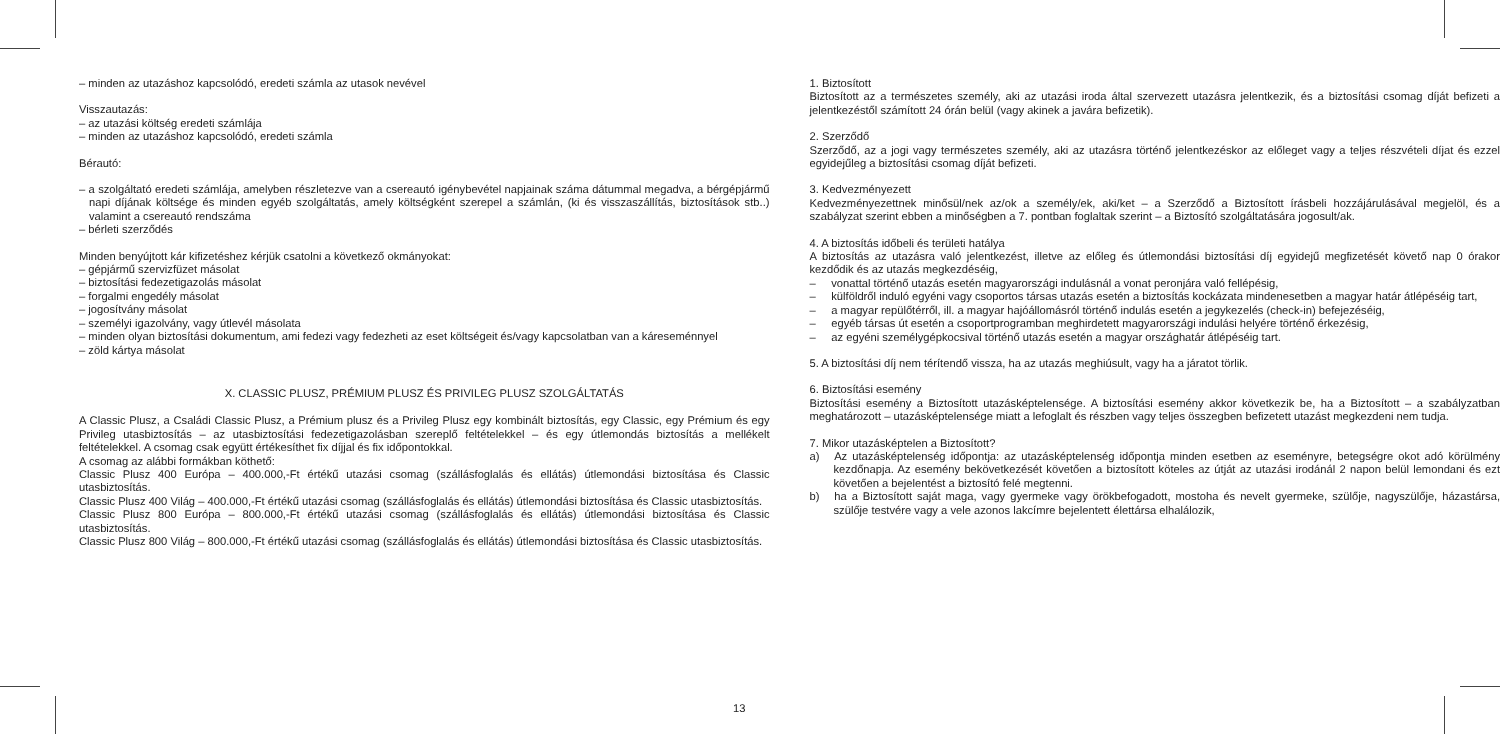– minden az utazáshoz kapcsolódó, eredeti számla az utasok nevével
Visszautazás:
– az utazási költség eredeti számlája
– minden az utazáshoz kapcsolódó, eredeti számla
Bérautó:
– a szolgáltató eredeti számlája, amelyben részletezve van a csereautó igénybevétel napjainak száma dátummal megadva, a bérgépjármű napi díjának költsége és minden egyéb szolgáltatás, amely költségként szerepel a számlán, (ki és visszaszállítás, biztosítások stb..) valamint a csereautó rendszáma
– bérleti szerződés
Minden benyújtott kár kifizetéshez kérjük csatolni a következő okmányokat:
– gépjármű szervizfüzet másolat
– biztosítási fedezetigazolás másolat
– forgalmi engedély másolat
– jogosítvány másolat
– személyi igazolvány, vagy útlevél másolata
– minden olyan biztosítási dokumentum, ami fedezi vagy fedezheti az eset költségeit és/vagy kapcsolatban van a káreseménnyel
– zöld kártya másolat
X. CLASSIC PLUSZ, PRÉMIUM PLUSZ ÉS PRIVILEG PLUSZ SZOLGÁLTATÁS
A Classic Plusz, a Családi Classic Plusz, a Prémium plusz és a Privileg Plusz egy kombinált biztosítás, egy Classic, egy Prémium és egy Privileg utasbiztosítás – az utasbiztosítási fedezetigazolásban szereplő feltételekkel – és egy útlemondás biztosítás a mellékelt feltételekkel. A csomag csak együtt értékesíthet fix díjjal és fix időpontokkal.
A csomag az alábbi formákban köthető:
Classic Plusz 400 Európa – 400.000,-Ft értékű utazási csomag (szállásfoglalás és ellátás) útlemondási biztosítása és Classic utasbiztosítás.
Classic Plusz 400 Világ – 400.000,-Ft értékű utazási csomag (szállásfoglalás és ellátás) útlemondási biztosítása és Classic utasbiztosítás.
Classic Plusz 800 Európa – 800.000,-Ft értékű utazási csomag (szállásfoglalás és ellátás) útlemondási biztosítása és Classic utasbiztosítás.
Classic Plusz 800 Világ – 800.000,-Ft értékű utazási csomag (szállásfoglalás és ellátás) útlemondási biztosítása és Classic utasbiztosítás.
1. Biztosított
Biztosított az a természetes személy, aki az utazási iroda által szervezett utazásra jelentkezik, és a biztosítási csomag díját befizeti a jelentkezéstől számított 24 órán belül (vagy akinek a javára befizetik).
2. Szerződő
Szerződő, az a jogi vagy természetes személy, aki az utazásra történő jelentkezéskor az előleget vagy a teljes részvételi díjat és ezzel egyidejűleg a biztosítási csomag díját befizeti.
3. Kedvezményezett
Kedvezményezettnek minősül/nek az/ok a személy/ek, aki/ket – a Szerződő a Biztosított írásbeli hozzájárulásával megjelöl, és a szabályzat szerint ebben a minőségben a 7. pontban foglaltak szerint – a Biztosító szolgáltatására jogosult/ak.
4. A biztosítás időbeli és területi hatálya
A biztosítás az utazásra való jelentkezést, illetve az előleg és útlemondási biztosítási díj egyidejű megfizetését követő nap 0 órakor kezdődik és az utazás megkezdéséig,
– vonattal történő utazás esetén magyarországi indulásnál a vonat peronjára való fellépésig,
– külföldről induló egyéni vagy csoportos társas utazás esetén a biztosítás kockázata mindenesetben a magyar határ átlépéséig tart,
– a magyar repülőtérről, ill. a magyar hajóállomásról történő indulás esetén a jegykezelés (check-in) befejezéséig,
– egyéb társas út esetén a csoportprogramban meghirdetett magyarországi indulási helyére történő érkezésig,
– az egyéni személygépkocsival történő utazás esetén a magyar országhatár átlépéséig tart.
5. A biztosítási díj nem térítendő vissza, ha az utazás meghiúsult, vagy ha a járatot törlik.
6. Biztosítási esemény
Biztosítási esemény a Biztosított utazásképtelensége. A biztosítási esemény akkor következik be, ha a Biztosított – a szabályzatban meghatározott – utazásképtelensége miatt a lefoglalt és részben vagy teljes összegben befizetett utazást megkezdeni nem tudja.
7. Mikor utazásképtelen a Biztosított?
a) Az utazásképtelenség időpontja: az utazásképtelenség időpontja minden esetben az eseményre, betegségre okot adó körülmény kezdőnapja. Az esemény bekövetkezését követően a biztosított köteles az útját az utazási irodánál 2 napon belül lemondani és ezt követően a bejelentést a biztosító felé megtenni.
b) ha a Biztosított saját maga, vagy gyermeke vagy örökbefogadott, mostoha és nevelt gyermeke, szülője, nagyszülője, házastársa, szülője testvére vagy a vele azonos lakcímre bejelentett élettársa elhalálozik,
13